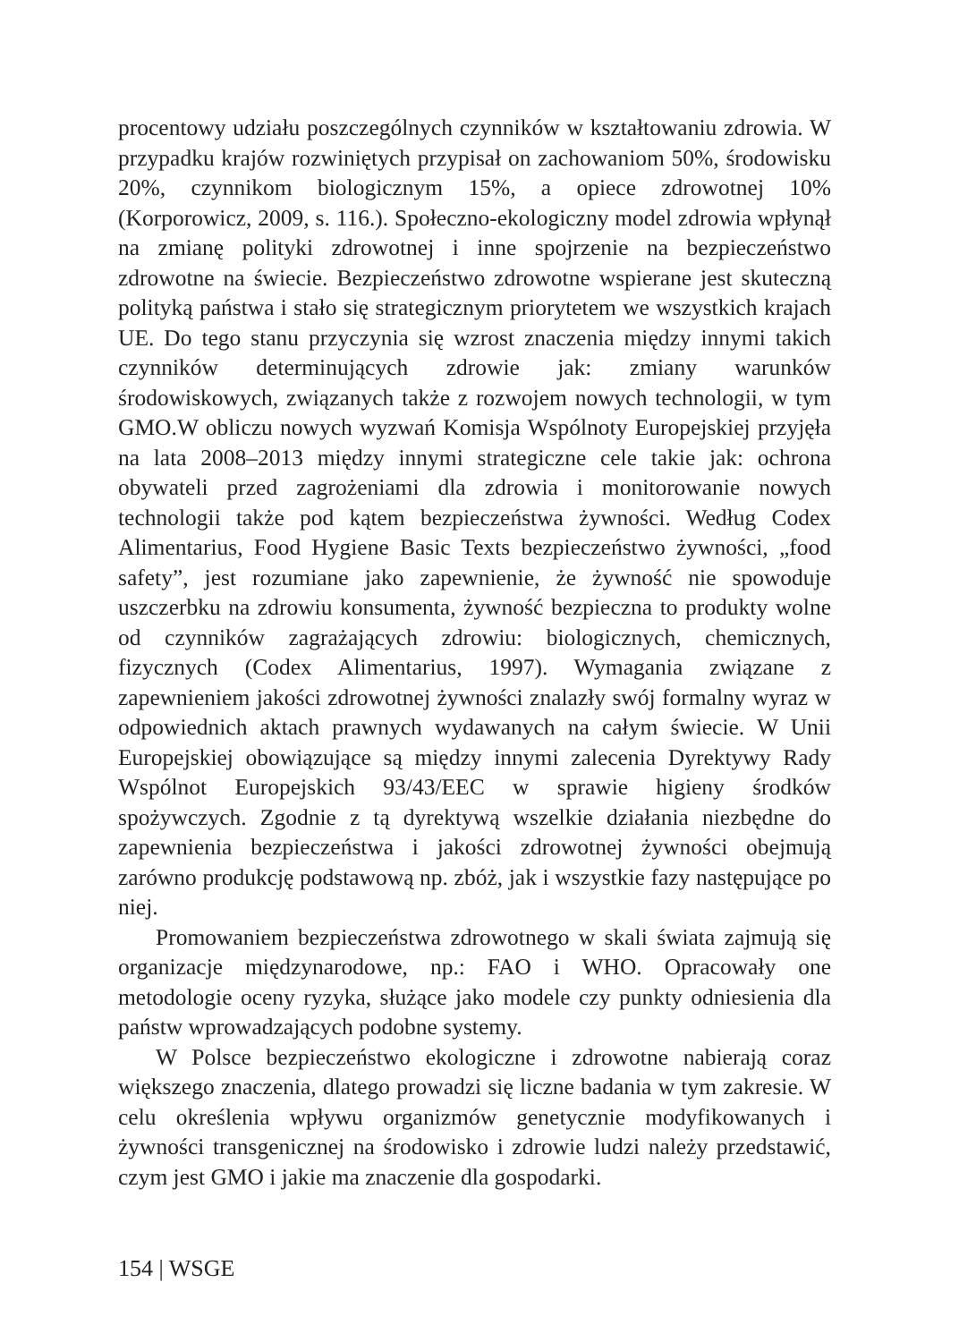procentowy udziału poszczególnych czynników w kształtowaniu zdrowia. W przypadku krajów rozwiniętych przypisał on zachowaniom 50%, środowisku 20%, czynnikom biologicznym 15%, a opiece zdrowotnej 10% (Korporowicz, 2009, s. 116.). Społeczno-ekologiczny model zdrowia wpłynął na zmianę polityki zdrowotnej i inne spojrzenie na bezpieczeństwo zdrowotne na świecie. Bezpieczeństwo zdrowotne wspierane jest skuteczną polityką państwa i stało się strategicznym priorytetem we wszystkich krajach UE. Do tego stanu przyczynia się wzrost znaczenia między innymi takich czynników determinujących zdrowie jak: zmiany warunków środowiskowych, związanych także z rozwojem nowych technologii, w tym GMO.W obliczu nowych wyzwań Komisja Wspólnoty Europejskiej przyjęła na lata 2008–2013 między innymi strategiczne cele takie jak: ochrona obywateli przed zagrożeniami dla zdrowia i monitorowanie nowych technologii także pod kątem bezpieczeństwa żywności. Według Codex Alimentarius, Food Hygiene Basic Texts bezpieczeństwo żywności, „food safety”, jest rozumiane jako zapewnienie, że żywność nie spowoduje uszczerbku na zdrowiu konsumenta, żywność bezpieczna to produkty wolne od czynników zagrażających zdrowiu: biologicznych, chemicznych, fizycznych (Codex Alimentarius, 1997). Wymagania związane z zapewnieniem jakości zdrowotnej żywności znalazły swój formalny wyraz w odpowiednich aktach prawnych wydawanych na całym świecie. W Unii Europejskiej obowiązujące są między innymi zalecenia Dyrektywy Rady Wspólnot Europejskich 93/43/EEC w sprawie higieny środków spożywczych. Zgodnie z tą dyrektywą wszelkie działania niezbędne do zapewnienia bezpieczeństwa i jakości zdrowotnej żywności obejmują zarówno produkcję podstawową np. zbóż, jak i wszystkie fazy następujące po niej.
Promowaniem bezpieczeństwa zdrowotnego w skali świata zajmują się organizacje międzynarodowe, np.: FAO i WHO. Opracowały one metodologie oceny ryzyka, służące jako modele czy punkty odniesienia dla państw wprowadzających podobne systemy.
W Polsce bezpieczeństwo ekologiczne i zdrowotne nabierają coraz większego znaczenia, dlatego prowadzi się liczne badania w tym zakresie. W celu określenia wpływu organizmów genetycznie modyfikowanych i żywności transgenicznej na środowisko i zdrowie ludzi należy przedstawić, czym jest GMO i jakie ma znaczenie dla gospodarki.
154 | WSGE